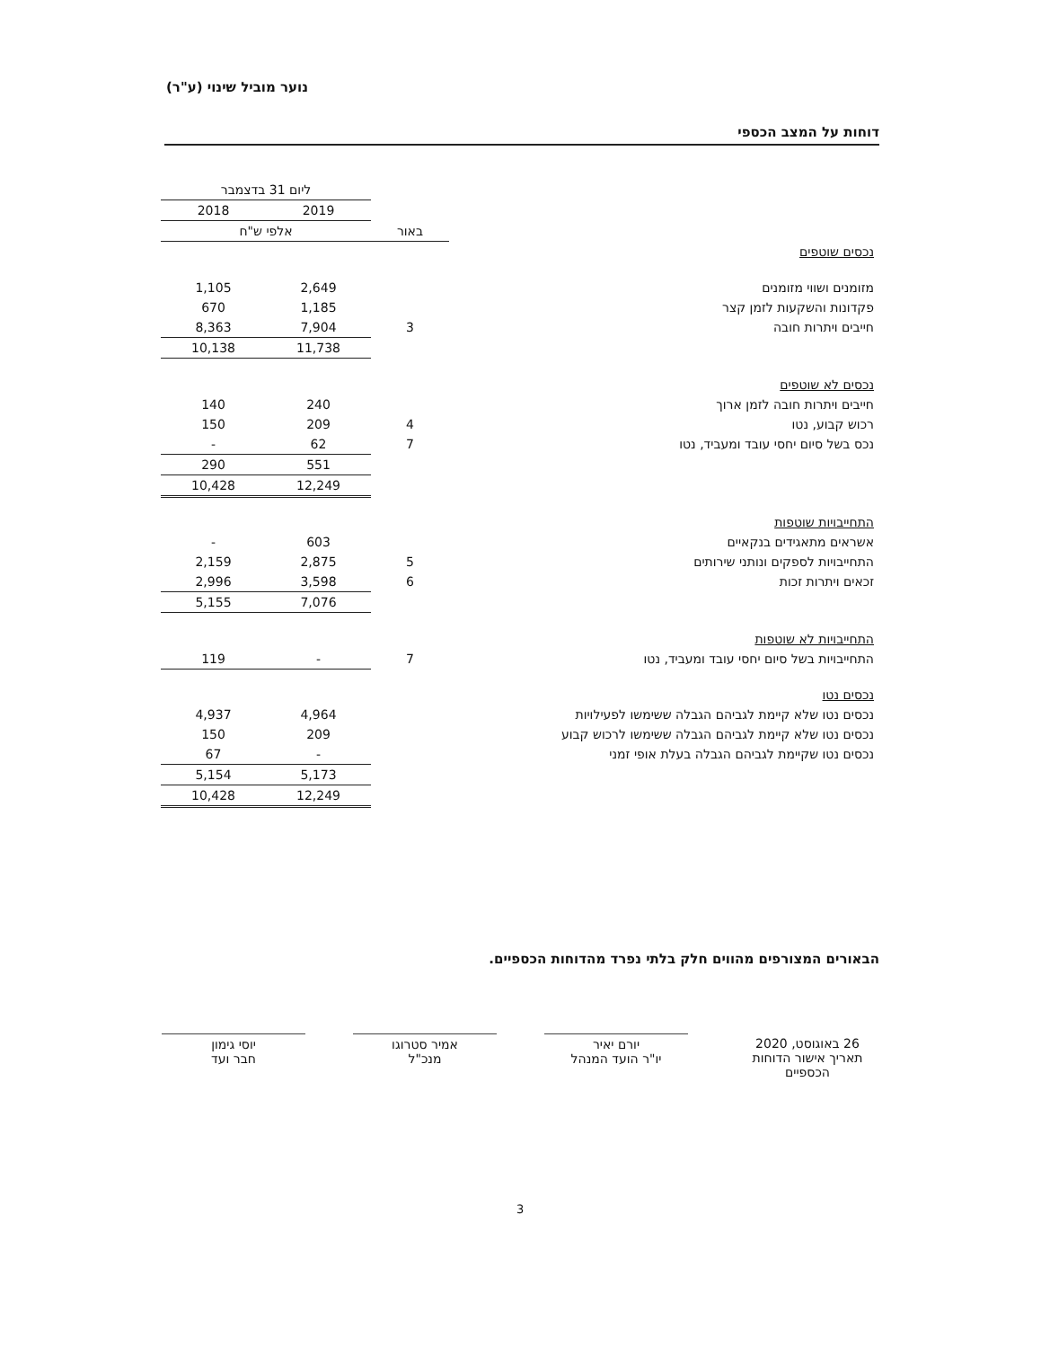נוער מוביל שינוי (ע"ר)
דוחות על המצב הכספי
| | | ליום 31 בדצמבר | |
| --- | --- | --- | --- |
| | | 2019 | 2018 |
| | באור | אלפי ש"ח | |
| נכסים שוטפים | | | |
| מזומנים ושווי מזומנים | | 2,649 | 1,105 |
| פקדונות והשקעות לזמן קצר | | 1,185 | 670 |
| חייבים ויתרות חובה | 3 | 7,904 | 8,363 |
| | | 11,738 | 10,138 |
| נכסים לא שוטפים | | | |
| חייבים ויתרות חובה לזמן ארוך | | 240 | 140 |
| רכוש קבוע, נטו | 4 | 209 | 150 |
| נכס בשל סיום יחסי עובד ומעביד, נטו | 7 | 62 | - |
| | | 551 | 290 |
| | | 12,249 | 10,428 |
| התחייבויות שוטפות | | | |
| אשראים מתאגידים בנקאיים | | 603 | - |
| התחייבויות לספקים ונותני שירותים | 5 | 2,875 | 2,159 |
| זכאים ויתרות זכות | 6 | 3,598 | 2,996 |
| | | 7,076 | 5,155 |
| התחייבויות לא שוטפות | | | |
| התחייבויות בשל סיום יחסי עובד ומעביד, נטו | 7 | - | 119 |
| נכסים נטו | | | |
| נכסים נטו שלא קיימת לגביהם הגבלה ששימשו לפעילויות | | 4,964 | 4,937 |
| נכסים נטו שלא קיימת לגביהם הגבלה ששימשו לרכוש קבוע | | 209 | 150 |
| נכסים נטו שקיימת לגביהם הגבלה בעלת אופי זמני | | - | 67 |
| | | 5,173 | 5,154 |
| | | 12,249 | 10,428 |
הבאורים המצורפים מהווים חלק בלתי נפרד מהדוחות הכספיים.
26 באוגוסט, 2020
תאריך אישור הדוחות הכספיים
יורם יאיר
יו"ר הועד המנהל
אמיר סטרוגו
מנכ"ל
יוסי גימון
חבר ועד
3